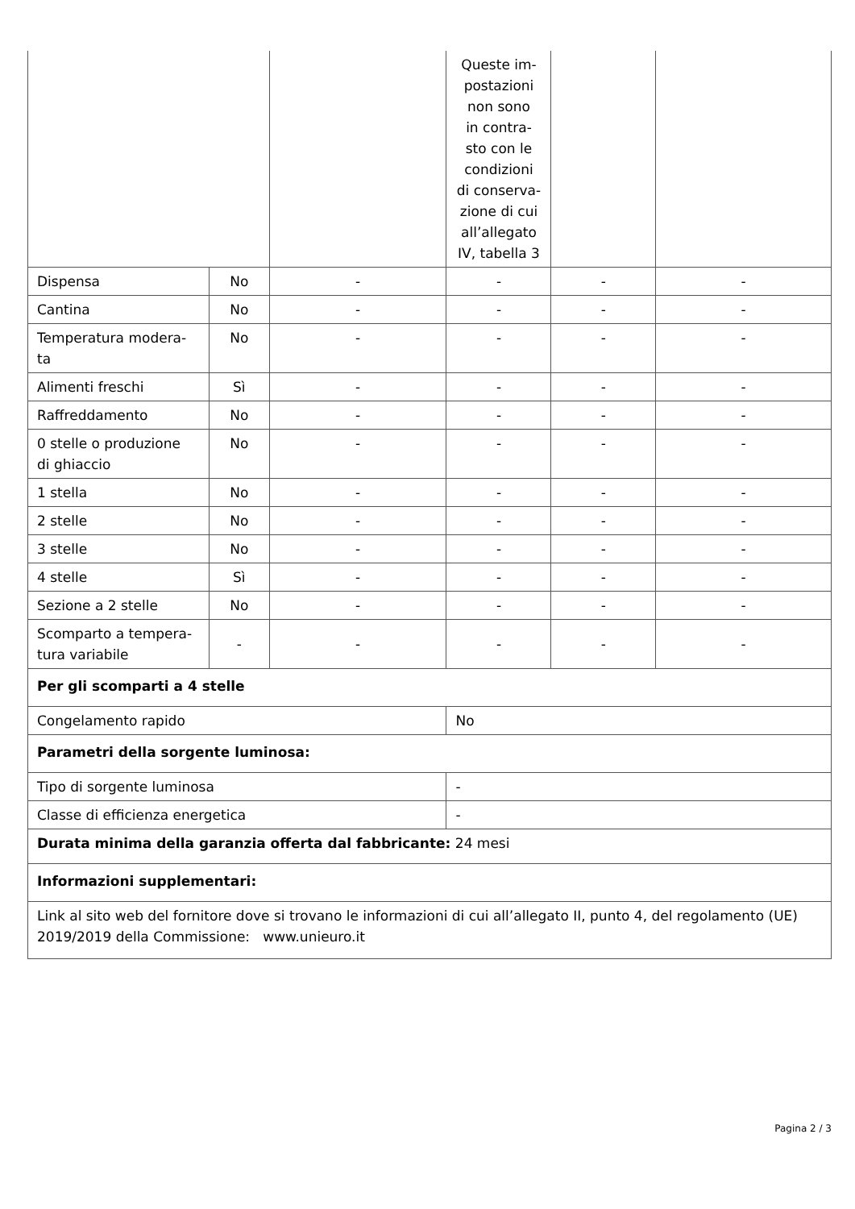| | | | Queste im- postazioni non sono in contra- sto con le condizioni di conserva- zione di cui all’allegato IV, tabella 3 | | |
| Dispensa | No | - | - | - | - |
| Cantina | No | - | - | - | - |
| Temperatura modera- ta | No | - | - | - | - |
| Alimenti freschi | Sì | - | - | - | - |
| Raffreddamento | No | - | - | - | - |
| 0 stelle o produzione di ghiaccio | No | - | - | - | - |
| 1 stella | No | - | - | - | - |
| 2 stelle | No | - | - | - | - |
| 3 stelle | No | - | - | - | - |
| 4 stelle | Sì | - | - | - | - |
| Sezione a 2 stelle | No | - | - | - | - |
| Scomparto a tempera- tura variabile | - | - | - | - | - |
| Per gli scomparti a 4 stelle | | | | | |
| Congelamento rapido | | | No | | |
| Parametri della sorgente luminosa: | | | | | |
| Tipo di sorgente luminosa | | | - | | |
| Classe di efficienza energetica | | | - | | |
| Durata minima della garanzia offerta dal fabbricante: 24 mesi | | | | | |
| Informazioni supplementari: | | | | | |
| Link al sito web del fornitore dove si trovano le informazioni di cui all’allegato II, punto 4, del regolamento (UE) 2019/2019 della Commissione: www.unieuro.it | | | | | |
Pagina 2 / 3